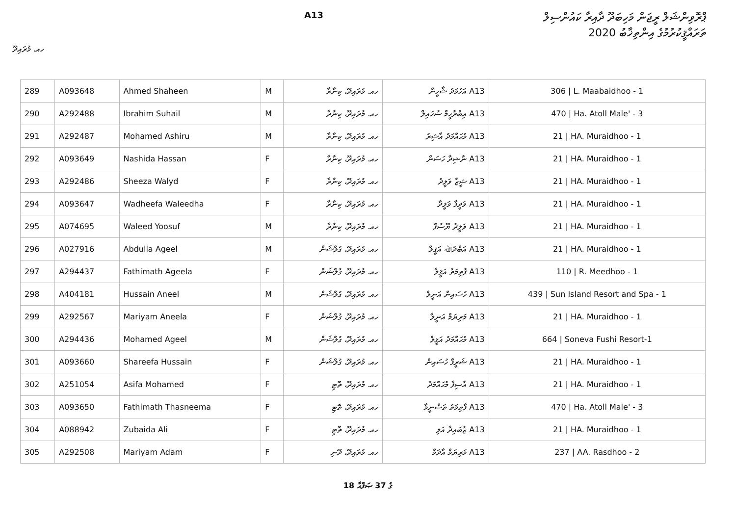A13
ޕްރޮވިންޝަލް ރީޖަން މަހިބަދޫ ދާއިރާ ކައުންސިލް
ތަރައްޤީކުރުމުގެ އިންތިޚާބު 2020
ހއ. މުރައިދޫ
| 289 | A093648 | Ahmed Shaheen | M | ހއ. މުރައިދޫ، ކިނާރާ | A13 އަހުމަދު ޝާހީން | 306 / L. Maabaidhoo - 1 |
| 290 | A292488 | Ibrahim Suhail | M | ހއ. މުރައިދޫ، ކިނާރާ | A13 އިބްރާހީމް ސުހައިލް | 470 / Ha. Atoll Male' - 3 |
| 291 | A292487 | Mohamed Ashiru | M | ހއ. މުރައިދޫ، ކިނާރާ | A13 މުޙައްމަދު އާޝިރު | 21 / HA. Muraidhoo - 1 |
| 292 | A093649 | Nashida Hassan | F | ހއ. މުރައިދޫ، ކިނާރާ | A13 ނާޝިދާ ހަސަން | 21 / HA. Muraidhoo - 1 |
| 293 | A292486 | Sheeza Walyd | F | ހއ. މުރައިދޫ، ކިނާރާ | A13 ޝީޒާ ވަލީދު | 21 / HA. Muraidhoo - 1 |
| 294 | A093647 | Wadheefa Waleedha | F | ހއ. މުރައިދޫ، ކިނާރާ | A13 ވަދީފާ ވަލީދާ | 21 / HA. Muraidhoo - 1 |
| 295 | A074695 | Waleed Yoosuf | M | ހއ. މުރައިދޫ، ކިނާރާ | A13 ވަލީދު ޔޫސުފް | 21 / HA. Muraidhoo - 1 |
| 296 | A027916 | Abdulla Ageel | M | ހއ. މުރައިދޫ، ގުލްޝަން | A13 އަބްދުﷲ އަޤީލް | 21 / HA. Muraidhoo - 1 |
| 297 | A294437 | Fathimath Ageela | F | ހއ. މުރައިދޫ، ގުލްޝަން | A13 ފާތިމަތު އަޤީލާ | 110 / R. Meedhoo - 1 |
| 298 | A404181 | Hussain Aneel | M | ހއ. މުރައިދޫ، ގުލްޝަން | A13 ހުސައިން އަނީލް | 439 / Sun Island Resort and Spa - 1 |
| 299 | A292567 | Mariyam Aneela | F | ހއ. މުރައިދޫ، ގުލްޝަން | A13 މަރިޔަމް އަނީލާ | 21 / HA. Muraidhoo - 1 |
| 300 | A294436 | Mohamed Ageel | M | ހއ. މުރައިދޫ، ގުލްޝަން | A13 މުޙައްމަދު އަޤީލް | 664 / Soneva Fushi Resort-1 |
| 301 | A093660 | Shareefa Hussain | F | ހއ. މުރައިދޫ، ގުލްޝަން | A13 ޝަރީފާ ހުސައިން | 21 / HA. Muraidhoo - 1 |
| 302 | A251054 | Asifa Mohamed | F | ހއ. މުރައިދޫ، ތޮޓި | A13 އާސިފާ މުޙައްމަދު | 21 / HA. Muraidhoo - 1 |
| 303 | A093650 | Fathimath Thasneema | F | ހއ. މުރައިދޫ، ތޮޓި | A13 ފާތިމަތު ތަސްނީމާ | 470 / Ha. Atoll Male' - 3 |
| 304 | A088942 | Zubaida Ali | F | ހއ. މުރައިދޫ، ތޮޓި | A13 ޒުބައިދާ އަލި | 21 / HA. Muraidhoo - 1 |
| 305 | A292508 | Mariyam Adam | F | ހއ. މުރައިދޫ، ދޫނި | A13 މަރިޔަމް އާދަމް | 237 / AA. Rasdhoo - 2 |
18 ގެ 37 ޞަފްޙާ